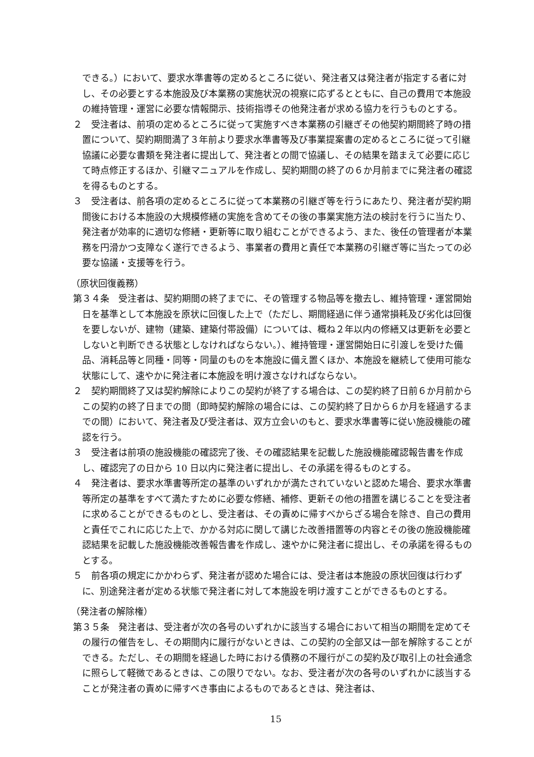できる。）において、要求水準書等の定めるところに従い、発注者又は発注者が指定する者に対し、その必要とする本施設及び本業務の実施状況の視察に応ずるとともに、自己の費用で本施設の維持管理・運営に必要な情報開示、技術指導その他発注者が求める協力を行うものとする。
２　受注者は、前項の定めるところに従って実施すべき本業務の引継ぎその他契約期間終了時の措置について、契約期間満了３年前より要求水準書等及び事業提案書の定めるところに従って引継協議に必要な書類を発注者に提出して、発注者との間で協議し、その結果を踏まえて必要に応じて時点修正するほか、引継マニュアルを作成し、契約期間の終了の６か月前までに発注者の確認を得るものとする。
３　受注者は、前各項の定めるところに従って本業務の引継ぎ等を行うにあたり、発注者が契約期間後における本施設の大規模修繕の実施を含めてその後の事業実施方法の検討を行うに当たり、発注者が効率的に適切な修繕・更新等に取り組むことができるよう、また、後任の管理者が本業務を円滑かつ支障なく遂行できるよう、事業者の費用と責任で本業務の引継ぎ等に当たっての必要な協議・支援等を行う。
（原状回復義務）
第３４条　受注者は、契約期間の終了までに、その管理する物品等を撤去し、維持管理・運営開始日を基準として本施設を原状に回復した上で（ただし、期間経過に伴う通常損耗及び劣化は回復を要しないが、建物（建築、建築付帯設備）については、概ね２年以内の修繕又は更新を必要としないと判断できる状態としなければならない。）、維持管理・運営開始日に引渡しを受けた備品、消耗品等と同種・同等・同量のものを本施設に備え置くほか、本施設を継続して使用可能な状態にして、速やかに発注者に本施設を明け渡さなければならない。
２　契約期間終了又は契約解除によりこの契約が終了する場合は、この契約終了日前６か月前からこの契約の終了日までの間（即時契約解除の場合には、この契約終了日から６か月を経過するまでの間）において、発注者及び受注者は、双方立会いのもと、要求水準書等に従い施設機能の確認を行う。
３　受注者は前項の施設機能の確認完了後、その確認結果を記載した施設機能確認報告書を作成し、確認完了の日から 10 日以内に発注者に提出し、その承諾を得るものとする。
４　発注者は、要求水準書等所定の基準のいずれかが満たされていないと認めた場合、要求水準書等所定の基準をすべて満たすために必要な修繕、補修、更新その他の措置を講じることを受注者に求めることができるものとし、受注者は、その責めに帰すべからざる場合を除き、自己の費用と責任でこれに応じた上で、かかる対応に関して講じた改善措置等の内容とその後の施設機能確認結果を記載した施設機能改善報告書を作成し、速やかに発注者に提出し、その承諾を得るものとする。
５　前各項の規定にかかわらず、発注者が認めた場合には、受注者は本施設の原状回復は行わずに、別途発注者が定める状態で発注者に対して本施設を明け渡すことができるものとする。
（発注者の解除権）
第３５条　発注者は、受注者が次の各号のいずれかに該当する場合において相当の期間を定めてその履行の催告をし、その期間内に履行がないときは、この契約の全部又は一部を解除することができる。ただし、その期間を経過した時における債務の不履行がこの契約及び取引上の社会通念に照らして軽微であるときは、この限りでない。なお、受注者が次の各号のいずれかに該当することが発注者の責めに帰すべき事由によるものであるときは、発注者は、
15